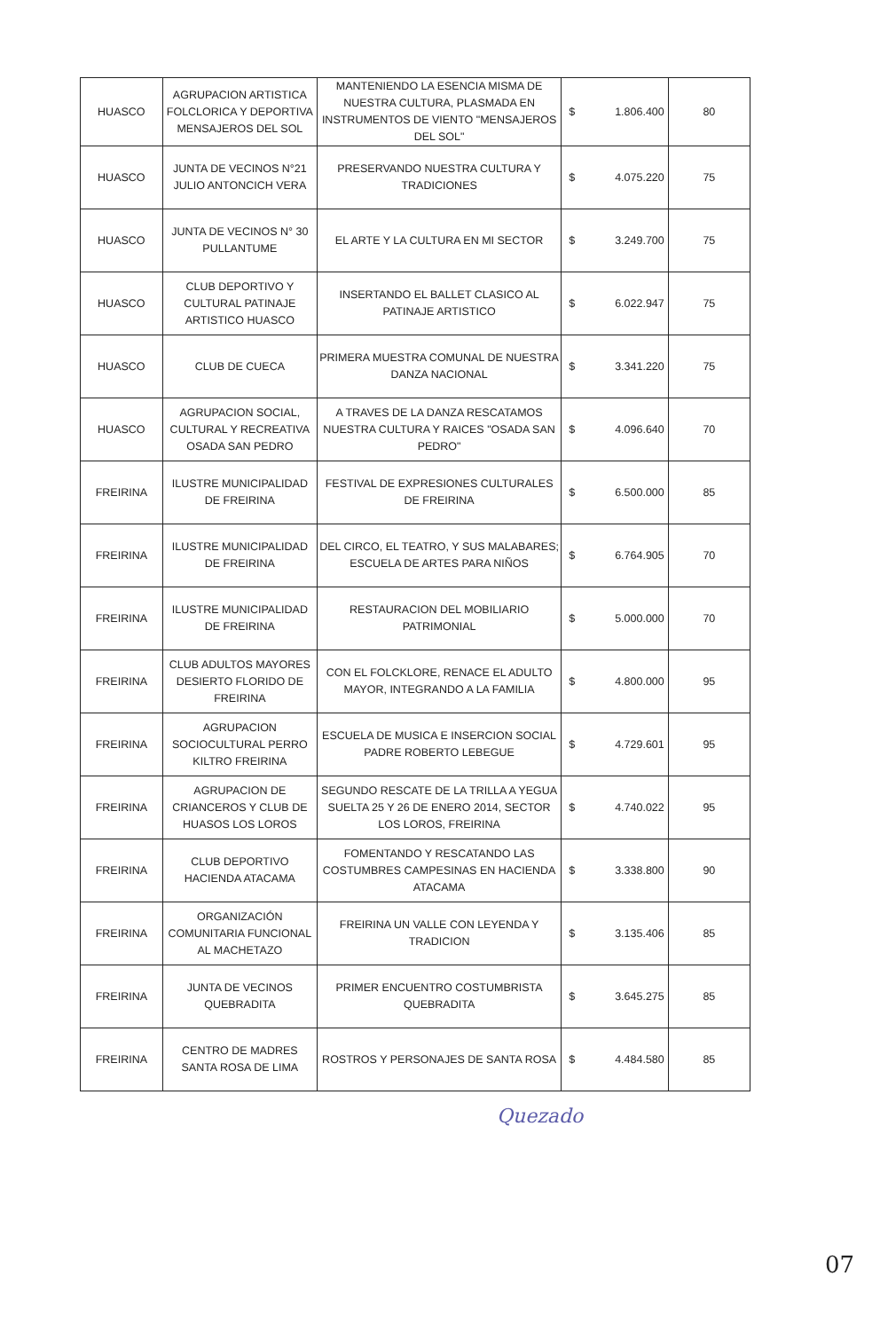| HUASCO | AGRUPACION ARTISTICA FOLCLORICA Y DEPORTIVA MENSAJEROS DEL SOL | MANTENIENDO LA ESENCIA MISMA DE NUESTRA CULTURA, PLASMADA EN INSTRUMENTOS DE VIENTO "MENSAJEROS DEL SOL" | $ | 1.806.400 | 80 |
| HUASCO | JUNTA DE VECINOS N°21 JULIO ANTONCICH VERA | PRESERVANDO NUESTRA CULTURA Y TRADICIONES | $ | 4.075.220 | 75 |
| HUASCO | JUNTA DE VECINOS N° 30 PULLANTUME | EL ARTE Y LA CULTURA EN MI SECTOR | $ | 3.249.700 | 75 |
| HUASCO | CLUB DEPORTIVO Y CULTURAL PATINAJE ARTISTICO HUASCO | INSERTANDO EL BALLET CLASICO AL PATINAJE ARTISTICO | $ | 6.022.947 | 75 |
| HUASCO | CLUB DE CUECA | PRIMERA MUESTRA COMUNAL DE NUESTRA DANZA NACIONAL | $ | 3.341.220 | 75 |
| HUASCO | AGRUPACION SOCIAL, CULTURAL Y RECREATIVA OSADA SAN PEDRO | A TRAVES DE LA DANZA RESCATAMOS NUESTRA CULTURA Y RAICES "OSADA SAN PEDRO" | $ | 4.096.640 | 70 |
| FREIRINA | ILUSTRE MUNICIPALIDAD DE FREIRINA | FESTIVAL DE EXPRESIONES CULTURALES DE FREIRINA | $ | 6.500.000 | 85 |
| FREIRINA | ILUSTRE MUNICIPALIDAD DE FREIRINA | DEL CIRCO, EL TEATRO, Y SUS MALABARES; ESCUELA DE ARTES PARA NIÑOS | $ | 6.764.905 | 70 |
| FREIRINA | ILUSTRE MUNICIPALIDAD DE FREIRINA | RESTAURACION DEL MOBILIARIO PATRIMONIAL | $ | 5.000.000 | 70 |
| FREIRINA | CLUB ADULTOS MAYORES DESIERTO FLORIDO DE FREIRINA | CON EL FOLCKLORE, RENACE EL ADULTO MAYOR, INTEGRANDO A LA FAMILIA | $ | 4.800.000 | 95 |
| FREIRINA | AGRUPACION SOCIOCULTURAL PERRO KILTRO FREIRINA | ESCUELA DE MUSICA E INSERCION SOCIAL PADRE ROBERTO LEBEGUE | $ | 4.729.601 | 95 |
| FREIRINA | AGRUPACION DE CRIANCEROS Y CLUB DE HUASOS LOS LOROS | SEGUNDO RESCATE DE LA TRILLA A YEGUA SUELTA 25 Y 26 DE ENERO 2014, SECTOR LOS LOROS, FREIRINA | $ | 4.740.022 | 95 |
| FREIRINA | CLUB DEPORTIVO HACIENDA ATACAMA | FOMENTANDO Y RESCATANDO LAS COSTUMBRES CAMPESINAS EN HACIENDA ATACAMA | $ | 3.338.800 | 90 |
| FREIRINA | ORGANIZACIÓN COMUNITARIA FUNCIONAL AL MACHETAZO | FREIRINA UN VALLE CON LEYENDA Y TRADICION | $ | 3.135.406 | 85 |
| FREIRINA | JUNTA DE VECINOS QUEBRADITA | PRIMER ENCUENTRO COSTUMBRISTA QUEBRADITA | $ | 3.645.275 | 85 |
| FREIRINA | CENTRO DE MADRES SANTA ROSA DE LIMA | ROSTROS Y PERSONAJES DE SANTA ROSA | $ | 4.484.580 | 85 |
Quezado
07